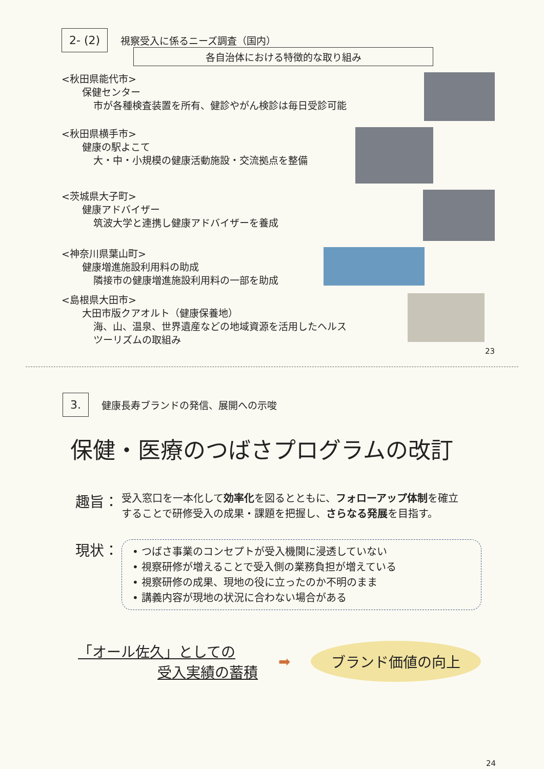2- (2)
視察受入に係るニーズ調査（国内）
各自治体における特徴的な取り組み
<秋田県能代市>
保健センター
市が各種検査装置を所有、健診やがん検診は毎日受診可能
<秋田県横手市>
健康の駅よこて
大・中・小規模の健康活動施設・交流拠点を整備
<茨城県大子町>
健康アドバイザー
筑波大学と連携し健康アドバイザーを養成
<神奈川県葉山町>
健康増進施設利用料の助成
隣接市の健康増進施設利用料の一部を助成
<島根県大田市>
大田市版クアオルト（健康保養地）
海、山、温泉、世界遺産などの地域資源を活用したヘルス
ツーリズムの取組み
23
3.
健康長寿ブランドの発信、展開への示唆
保健・医療のつばさプログラムの改訂
趣旨：
受入窓口を一本化して効率化を図るとともに、フォローアップ体制を確立
することで研修受入の成果・課題を把握し、さらなる発展を目指す。
現状：
• つばさ事業のコンセプトが受入機関に浸透していない
• 視察研修が増えることで受入側の業務負担が増えている
• 視察研修の成果、現地の役に立ったのか不明のまま
• 講義内容が現地の状況に合わない場合がある
「オール佐久」としての
受入実績の蓄積
➡
ブランド価値の向上
24